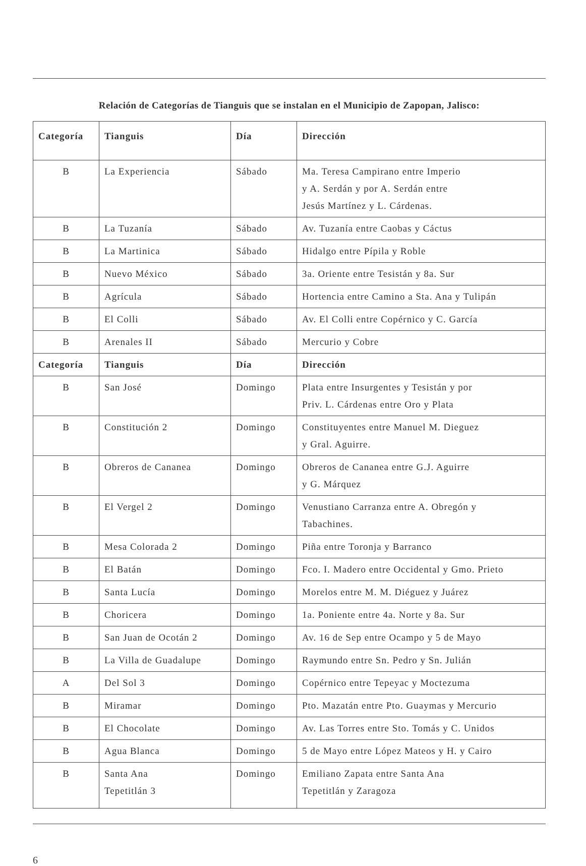Relación de Categorías de Tianguis que se instalan en el Municipio de Zapopan, Jalisco:
| Categoría | Tianguis | Día | Dirección |
| --- | --- | --- | --- |
| B | La Experiencia | Sábado | Ma. Teresa Campirano entre Imperio y A. Serdán y por A. Serdán entre Jesús Martínez y L. Cárdenas. |
| B | La Tuzanía | Sábado | Av. Tuzanía entre Caobas y Cáctus |
| B | La Martinica | Sábado | Hidalgo entre Pípila y Roble |
| B | Nuevo México | Sábado | 3a. Oriente entre Tesistán y 8a. Sur |
| B | Agrícula | Sábado | Hortencia entre Camino a Sta. Ana y Tulipán |
| B | El Colli | Sábado | Av. El Colli entre Copérnico y C. García |
| B | Arenales II | Sábado | Mercurio y Cobre |
| Categoría | Tianguis | Día | Dirección |
| B | San José | Domingo | Plata entre Insurgentes y Tesistán y por Priv. L. Cárdenas entre Oro y Plata |
| B | Constitución 2 | Domingo | Constituyentes entre Manuel M. Dieguez y Gral. Aguirre. |
| B | Obreros de Cananea | Domingo | Obreros de Cananea entre G.J. Aguirre y G. Márquez |
| B | El Vergel 2 | Domingo | Venustiano Carranza entre A. Obregón y Tabachines. |
| B | Mesa Colorada 2 | Domingo | Piña entre Toronja y Barranco |
| B | El Batán | Domingo | Fco. I. Madero entre Occidental y Gmo. Prieto |
| B | Santa Lucía | Domingo | Morelos entre M. M. Diéguez y Juárez |
| B | Choricera | Domingo | 1a. Poniente entre 4a. Norte y 8a. Sur |
| B | San Juan de Ocotán 2 | Domingo | Av. 16 de Sep entre Ocampo y 5 de Mayo |
| B | La Villa de Guadalupe | Domingo | Raymundo entre Sn. Pedro y Sn. Julián |
| A | Del Sol 3 | Domingo | Copérnico entre Tepeyac y Moctezuma |
| B | Miramar | Domingo | Pto. Mazatán entre Pto. Guaymas y Mercurio |
| B | El Chocolate | Domingo | Av. Las Torres entre Sto. Tomás y C. Unidos |
| B | Agua Blanca | Domingo | 5 de Mayo entre López Mateos y H. y Cairo |
| B | Santa Ana Tepetitlán 3 | Domingo | Emiliano Zapata entre Santa Ana Tepetitlán y Zaragoza |
6